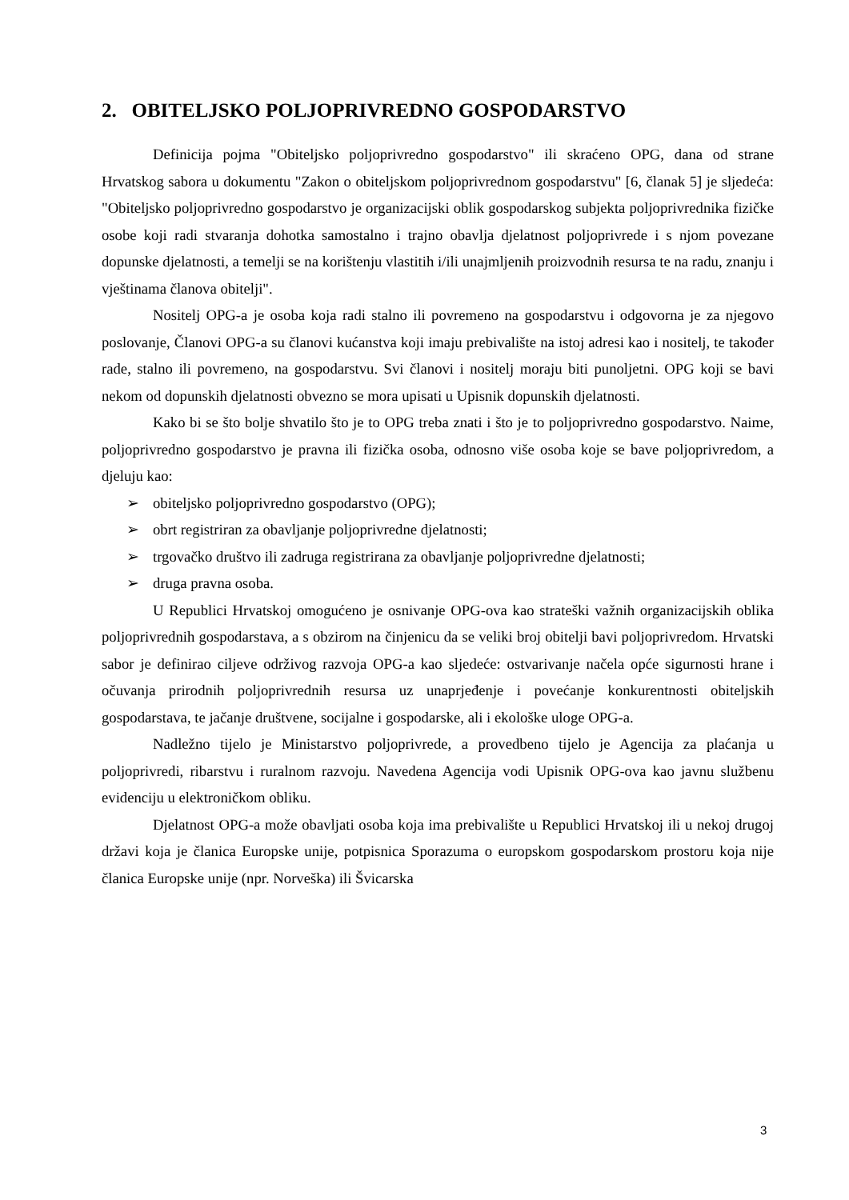2. OBITELJSKO POLJOPRIVREDNO GOSPODARSTVO
Definicija pojma "Obiteljsko poljoprivredno gospodarstvo" ili skraćeno OPG, dana od strane Hrvatskog sabora u dokumentu "Zakon o obiteljskom poljoprivrednom gospodarstvu" [6, članak 5] je sljedeća: "Obiteljsko poljoprivredno gospodarstvo je organizacijski oblik gospodarskog subjekta poljoprivrednika fizičke osobe koji radi stvaranja dohotka samostalno i trajno obavlja djelatnost poljoprivrede i s njom povezane dopunske djelatnosti, a temelji se na korištenju vlastitih i/ili unajmljenih proizvodnih resursa te na radu, znanju i vještinama članova obitelji".
Nositelj OPG-a je osoba koja radi stalno ili povremeno na gospodarstvu i odgovorna je za njegovo poslovanje, Članovi OPG-a su članovi kućanstva koji imaju prebivalište na istoj adresi kao i nositelj, te također rade, stalno ili povremeno, na gospodarstvu. Svi članovi i nositelj moraju biti punoljetni. OPG koji se bavi nekom od dopunskih djelatnosti obvezno se mora upisati u Upisnik dopunskih djelatnosti.
Kako bi se što bolje shvatilo što je to OPG treba znati i što je to poljoprivredno gospodarstvo. Naime, poljoprivredno gospodarstvo je pravna ili fizička osoba, odnosno više osoba koje se bave poljoprivredom, a djeluju kao:
➢ obiteljsko poljoprivredno gospodarstvo (OPG);
➢ obrt registriran za obavljanje poljoprivredne djelatnosti;
➢ trgovačko društvo ili zadruga registrirana za obavljanje poljoprivredne djelatnosti;
➢ druga pravna osoba.
U Republici Hrvatskoj omogućeno je osnivanje OPG-ova kao strateški važnih organizacijskih oblika poljoprivrednih gospodarstava, a s obzirom na činjenicu da se veliki broj obitelji bavi poljoprivredom. Hrvatski sabor je definirao ciljeve održivog razvoja OPG-a kao sljedeće: ostvarivanje načela opće sigurnosti hrane i očuvanja prirodnih poljoprivrednih resursa uz unaprjeđenje i povećanje konkurentnosti obiteljskih gospodarstava, te jačanje društvene, socijalne i gospodarske, ali i ekološke uloge OPG-a.
Nadležno tijelo je Ministarstvo poljoprivrede, a provedbeno tijelo je Agencija za plaćanja u poljoprivredi, ribarstvu i ruralnom razvoju. Navedena Agencija vodi Upisnik OPG-ova kao javnu službenu evidenciju u elektroničkom obliku.
Djelatnost OPG-a može obavljati osoba koja ima prebivalište u Republici Hrvatskoj ili u nekoj drugoj državi koja je članica Europske unije, potpisnica Sporazuma o europskom gospodarskom prostoru koja nije članica Europske unije (npr. Norveška) ili Švicarska
3